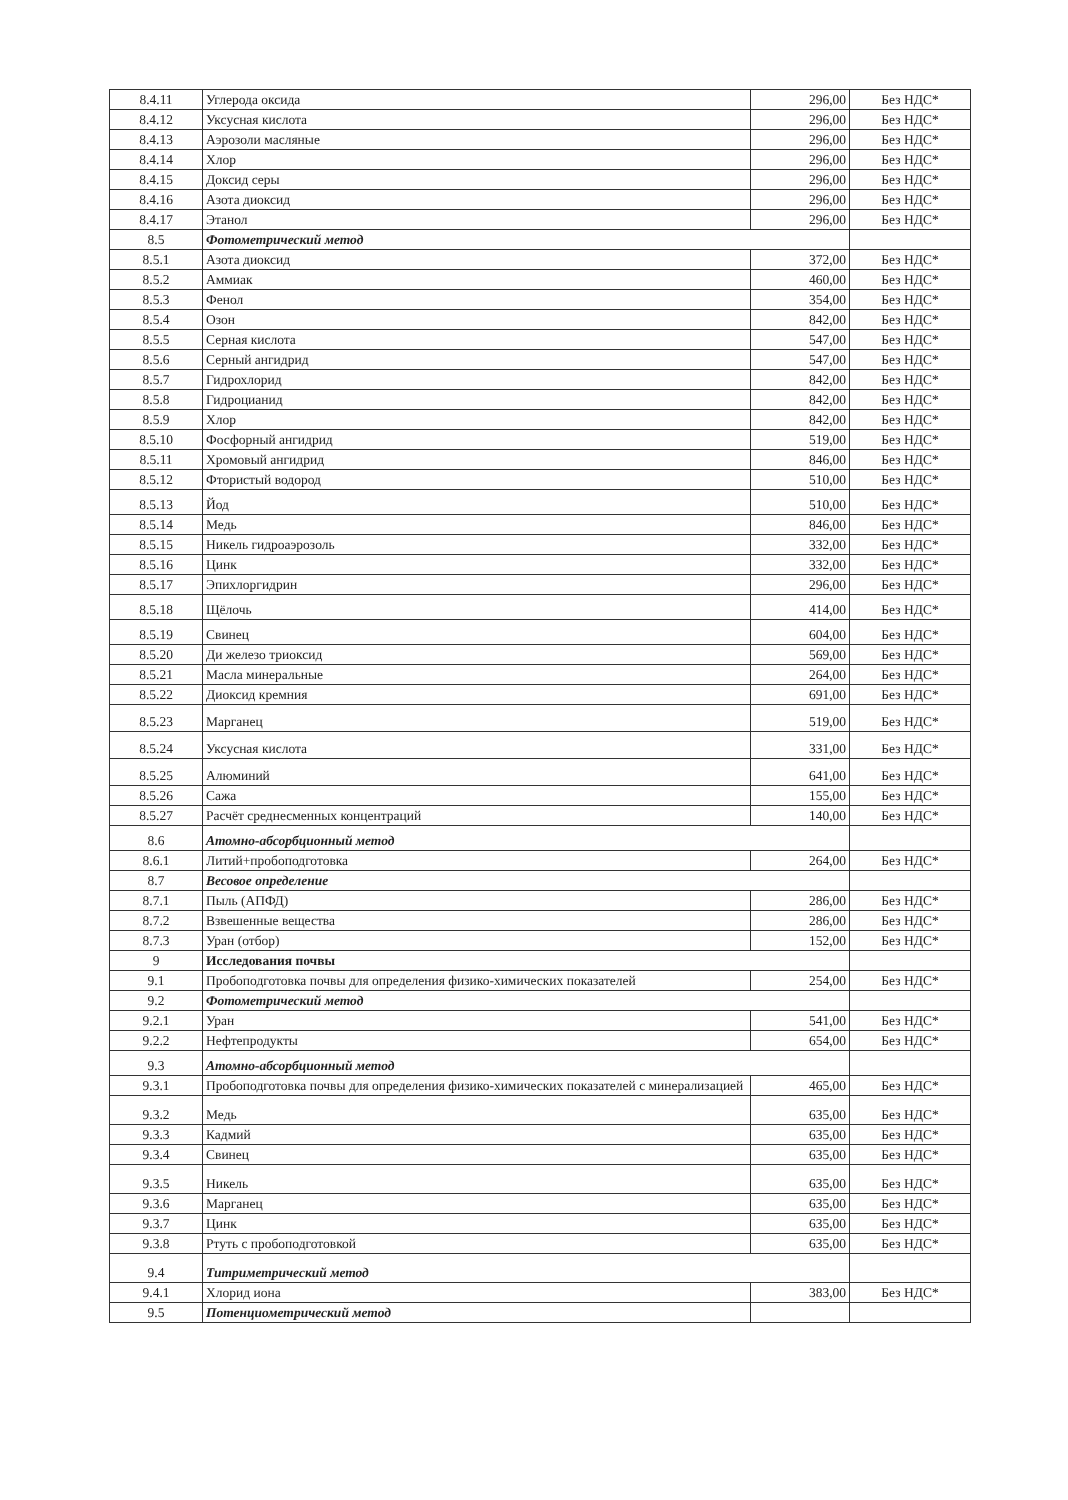| 8.4.11 | Углерода оксида | 296,00 | Без НДС* |
| 8.4.12 | Уксусная кислота | 296,00 | Без НДС* |
| 8.4.13 | Аэрозоли масляные | 296,00 | Без НДС* |
| 8.4.14 | Хлор | 296,00 | Без НДС* |
| 8.4.15 | Доксид серы | 296,00 | Без НДС* |
| 8.4.16 | Азота диоксид | 296,00 | Без НДС* |
| 8.4.17 | Этанол | 296,00 | Без НДС* |
| 8.5 | Фотометрический метод | | |
| 8.5.1 | Азота диоксид | 372,00 | Без НДС* |
| 8.5.2 | Аммиак | 460,00 | Без НДС* |
| 8.5.3 | Фенол | 354,00 | Без НДС* |
| 8.5.4 | Озон | 842,00 | Без НДС* |
| 8.5.5 | Серная кислота | 547,00 | Без НДС* |
| 8.5.6 | Серный ангидрид | 547,00 | Без НДС* |
| 8.5.7 | Гидрохлорид | 842,00 | Без НДС* |
| 8.5.8 | Гидроцианид | 842,00 | Без НДС* |
| 8.5.9 | Хлор | 842,00 | Без НДС* |
| 8.5.10 | Фосфорный ангидрид | 519,00 | Без НДС* |
| 8.5.11 | Хромовый ангидрид | 846,00 | Без НДС* |
| 8.5.12 | Фтористый водород | 510,00 | Без НДС* |
| 8.5.13 | Йод | 510,00 | Без НДС* |
| 8.5.14 | Медь | 846,00 | Без НДС* |
| 8.5.15 | Никель гидроаэрозоль | 332,00 | Без НДС* |
| 8.5.16 | Цинк | 332,00 | Без НДС* |
| 8.5.17 | Эпихлоргидрин | 296,00 | Без НДС* |
| 8.5.18 | Щёлочь | 414,00 | Без НДС* |
| 8.5.19 | Свинец | 604,00 | Без НДС* |
| 8.5.20 | Ди железо триоксид | 569,00 | Без НДС* |
| 8.5.21 | Масла минеральные | 264,00 | Без НДС* |
| 8.5.22 | Диоксид кремния | 691,00 | Без НДС* |
| 8.5.23 | Марганец | 519,00 | Без НДС* |
| 8.5.24 | Уксусная кислота | 331,00 | Без НДС* |
| 8.5.25 | Алюминий | 641,00 | Без НДС* |
| 8.5.26 | Сажа | 155,00 | Без НДС* |
| 8.5.27 | Расчёт среднесменных концентраций | 140,00 | Без НДС* |
| 8.6 | Атомно-абсорбционный метод | | |
| 8.6.1 | Литий+пробоподготовка | 264,00 | Без НДС* |
| 8.7 | Весовое определение | | |
| 8.7.1 | Пыль (АПФД) | 286,00 | Без НДС* |
| 8.7.2 | Взвешенные вещества | 286,00 | Без НДС* |
| 8.7.3 | Уран (отбор) | 152,00 | Без НДС* |
| 9 | Исследования почвы | | |
| 9.1 | Пробоподготовка почвы для определения физико-химических показателей | 254,00 | Без НДС* |
| 9.2 | Фотометрический метод | | |
| 9.2.1 | Уран | 541,00 | Без НДС* |
| 9.2.2 | Нефтепродукты | 654,00 | Без НДС* |
| 9.3 | Атомно-абсорбционный метод | | |
| 9.3.1 | Пробоподготовка почвы для определения физико-химических показателей с минерализацией | 465,00 | Без НДС* |
| 9.3.2 | Медь | 635,00 | Без НДС* |
| 9.3.3 | Кадмий | 635,00 | Без НДС* |
| 9.3.4 | Свинец | 635,00 | Без НДС* |
| 9.3.5 | Никель | 635,00 | Без НДС* |
| 9.3.6 | Марганец | 635,00 | Без НДС* |
| 9.3.7 | Цинк | 635,00 | Без НДС* |
| 9.3.8 | Ртуть с пробоподготовкой | 635,00 | Без НДС* |
| 9.4 | Титриметрический метод | | |
| 9.4.1 | Хлорид иона | 383,00 | Без НДС* |
| 9.5 | Потенциометрический метод | | |